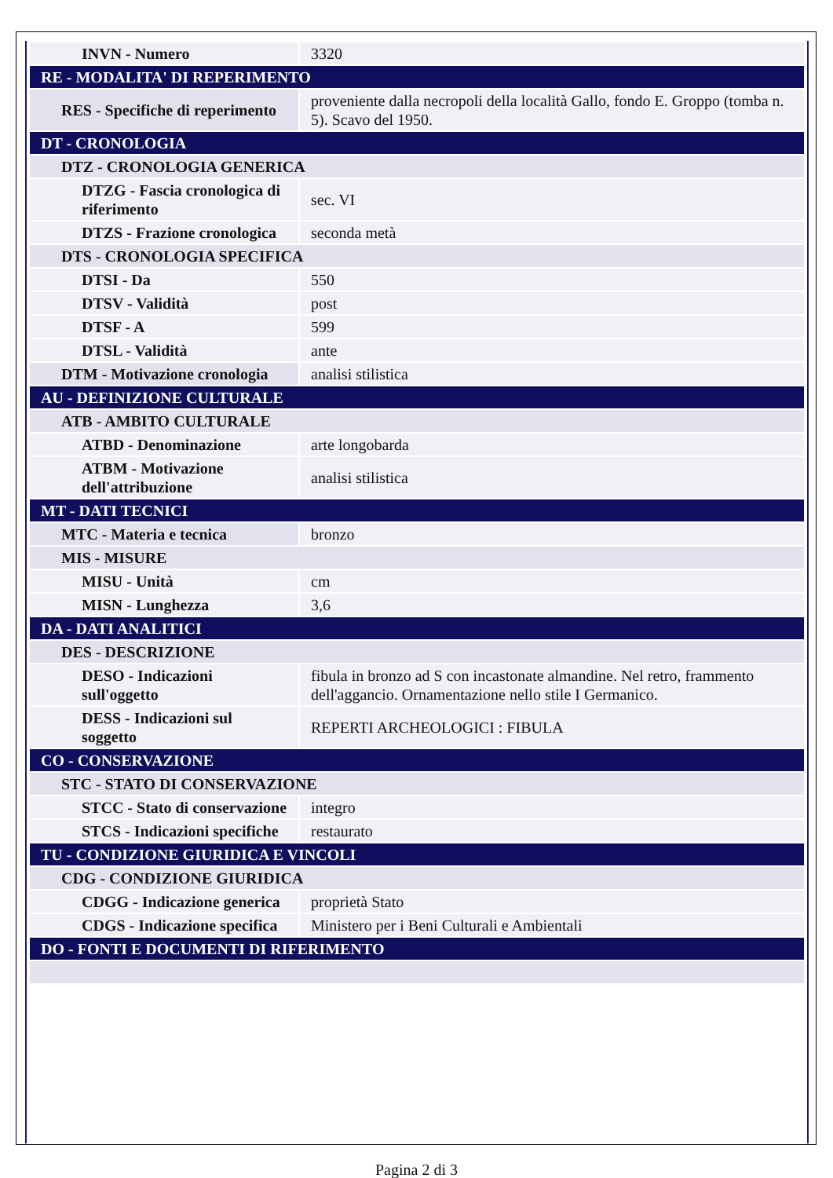| INVN - Numero | 3320 |
| RE - MODALITA' DI REPERIMENTO | |
| RES - Specifiche di reperimento | proveniente dalla necropoli della località Gallo, fondo E. Groppo (tomba n. 5). Scavo del 1950. |
| DT - CRONOLOGIA | |
| DTZ - CRONOLOGIA GENERICA | |
| DTZG - Fascia cronologica di riferimento | sec. VI |
| DTZS - Frazione cronologica | seconda metà |
| DTS - CRONOLOGIA SPECIFICA | |
| DTSI - Da | 550 |
| DTSV - Validità | post |
| DTSF - A | 599 |
| DTSL - Validità | ante |
| DTM - Motivazione cronologia | analisi stilistica |
| AU - DEFINIZIONE CULTURALE | |
| ATB - AMBITO CULTURALE | |
| ATBD - Denominazione | arte longobarda |
| ATBM - Motivazione dell'attribuzione | analisi stilistica |
| MT - DATI TECNICI | |
| MTC - Materia e tecnica | bronzo |
| MIS - MISURE | |
| MISU - Unità | cm |
| MISN - Lunghezza | 3,6 |
| DA - DATI ANALITICI | |
| DES - DESCRIZIONE | |
| DESO - Indicazioni sull'oggetto | fibula in bronzo ad S con incastonate almandine. Nel retro, frammento dell'aggancio. Ornamentazione nello stile I Germanico. |
| DESS - Indicazioni sul soggetto | REPERTI ARCHEOLOGICI : FIBULA |
| CO - CONSERVAZIONE | |
| STC - STATO DI CONSERVAZIONE | |
| STCC - Stato di conservazione | integro |
| STCS - Indicazioni specifiche | restaurato |
| TU - CONDIZIONE GIURIDICA E VINCOLI | |
| CDG - CONDIZIONE GIURIDICA | |
| CDGG - Indicazione generica | proprietà Stato |
| CDGS - Indicazione specifica | Ministero per i Beni Culturali e Ambientali |
| DO - FONTI E DOCUMENTI DI RIFERIMENTO | |
Pagina 2 di 3